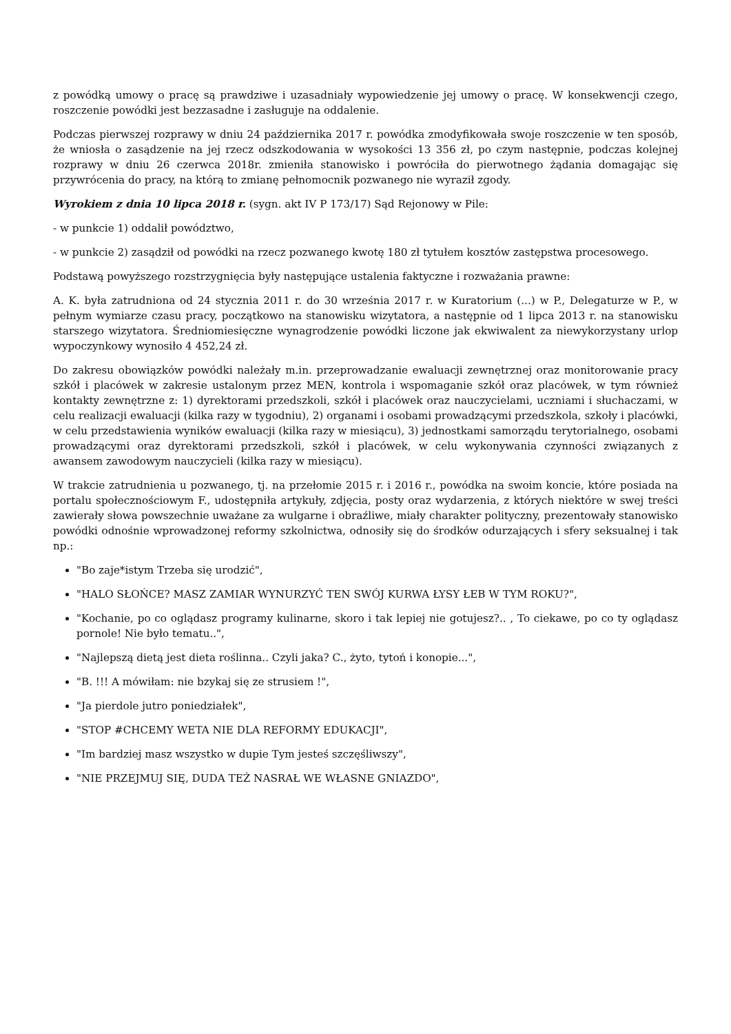z powódką umowy o pracę są prawdziwe i uzasadniały wypowiedzenie jej umowy o pracę. W konsekwencji czego, roszczenie powódki jest bezzasadne i zasługuje na oddalenie.
Podczas pierwszej rozprawy w dniu 24 października 2017 r. powódka zmodyfikowała swoje roszczenie w ten sposób, że wniosła o zasądzenie na jej rzecz odszkodowania w wysokości 13 356 zł, po czym następnie, podczas kolejnej rozprawy w dniu 26 czerwca 2018r. zmieniła stanowisko i powróciła do pierwotnego żądania domagając się przywrócenia do pracy, na którą to zmianę pełnomocnik pozwanego nie wyraził zgody.
Wyrokiem z dnia 10 lipca 2018 r. (sygn. akt IV P 173/17) Sąd Rejonowy w Pile:
- w punkcie 1) oddalił powództwo,
- w punkcie 2) zasądził od powódki na rzecz pozwanego kwotę 180 zł tytułem kosztów zastępstwa procesowego.
Podstawą powyższego rozstrzygnięcia były następujące ustalenia faktyczne i rozważania prawne:
A. K. była zatrudniona od 24 stycznia 2011 r. do 30 września 2017 r. w Kuratorium (...) w P., Delegaturze w P., w pełnym wymiarze czasu pracy, początkowo na stanowisku wizytatora, a następnie od 1 lipca 2013 r. na stanowisku starszego wizytatora. Średniomiesięczne wynagrodzenie powódki liczone jak ekwiwalent za niewykorzystany urlop wypoczynkowy wynosiło 4 452,24 zł.
Do zakresu obowiązków powódki należały m.in. przeprowadzanie ewaluacji zewnętrznej oraz monitorowanie pracy szkół i placówek w zakresie ustalonym przez MEN, kontrola i wspomaganie szkół oraz placówek, w tym również kontakty zewnętrzne z: 1) dyrektorami przedszkoli, szkół i placówek oraz nauczycielami, uczniami i słuchaczami, w celu realizacji ewaluacji (kilka razy w tygodniu), 2) organami i osobami prowadzącymi przedszkola, szkoły i placówki, w celu przedstawienia wyników ewaluacji (kilka razy w miesiącu), 3) jednostkami samorządu terytorialnego, osobami prowadzącymi oraz dyrektorami przedszkoli, szkół i placówek, w celu wykonywania czynności związanych z awansem zawodowym nauczycieli (kilka razy w miesiącu).
W trakcie zatrudnienia u pozwanego, tj. na przełomie 2015 r. i 2016 r., powódka na swoim koncie, które posiada na portalu społecznościowym F., udostępniła artykuły, zdjęcia, posty oraz wydarzenia, z których niektóre w swej treści zawierały słowa powszechnie uważane za wulgarne i obraźliwe, miały charakter polityczny, prezentowały stanowisko powódki odnośnie wprowadzonej reformy szkolnictwa, odnosiły się do środków odurzających i sfery seksualnej i tak np.:
"Bo zaje*istym Trzeba się urodzić",
"HALO SŁOŃCE? MASZ ZAMIAR WYNURZYĆ TEN SWÓJ KURWA ŁYSY ŁEB W TYM ROKU?",
"Kochanie, po co oglądasz programy kulinarne, skoro i tak lepiej nie gotujesz?.. , To ciekawe, po co ty oglądasz pornole! Nie było tematu..",
"Najlepszą dietą jest dieta roślinna.. Czyli jaka? C., żyto, tytoń i konopie...",
"B. !!! A mówiłam: nie bzykaj się ze strusiem !",
"Ja pierdole jutro poniedziałek",
"STOP #CHCEMY WETA NIE DLA REFORMY EDUKACJI",
"Im bardziej masz wszystko w dupie Tym jesteś szczęśliwszy",
"NIE PRZEJMUJ SIĘ, DUDA TEŻ NASRAŁ WE WŁASNE GNIAZDO",